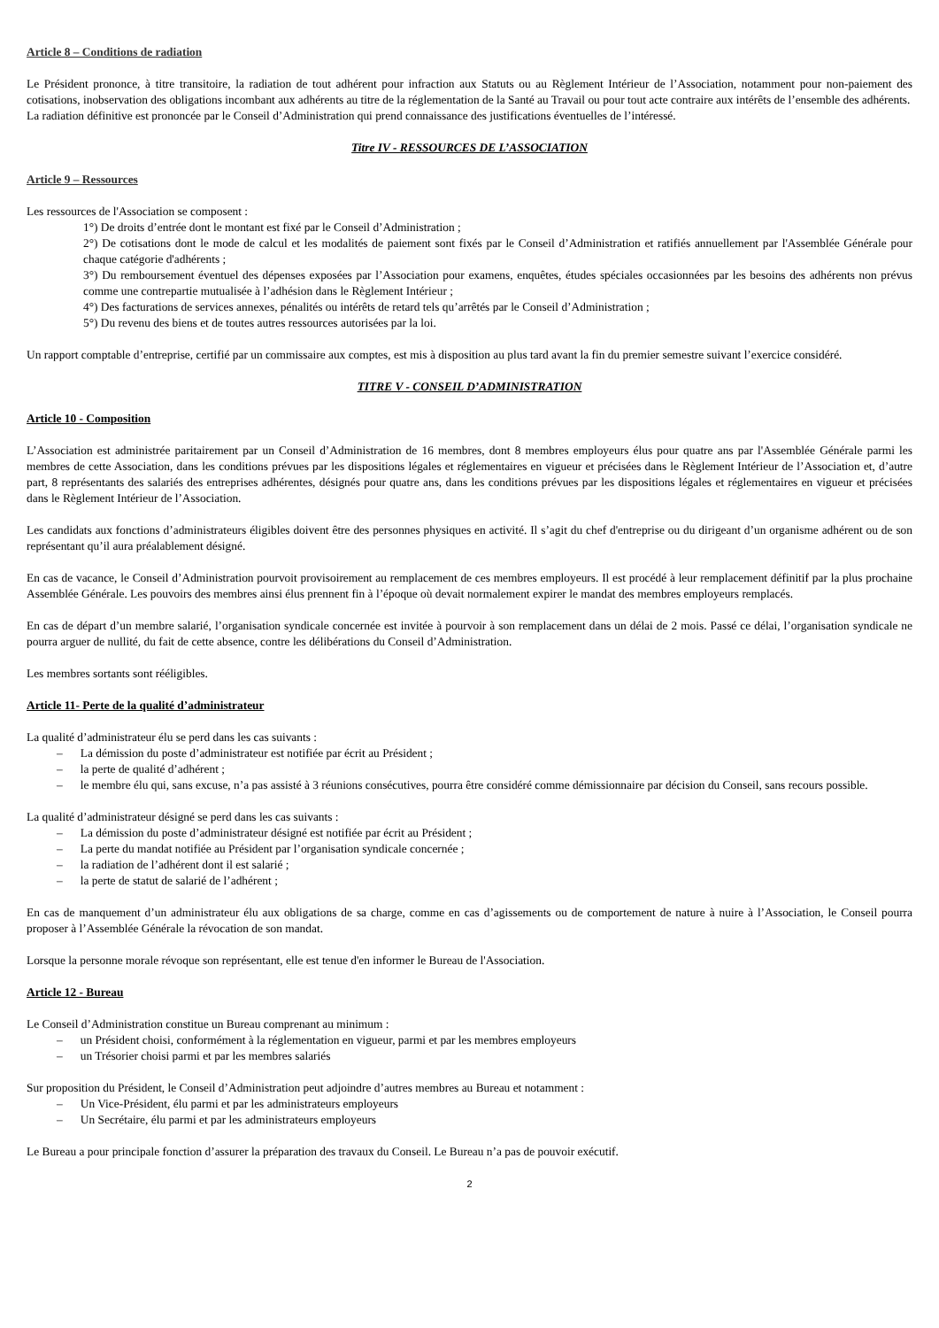Article 8 – Conditions de radiation
Le Président prononce, à titre transitoire, la radiation de tout adhérent pour infraction aux Statuts ou au Règlement Intérieur de l’Association, notamment pour non-paiement des cotisations, inobservation des obligations incombant aux adhérents au titre de la réglementation de la Santé au Travail ou pour tout acte contraire aux intérêts de l’ensemble des adhérents.
La radiation définitive est prononcée par le Conseil d’Administration qui prend connaissance des justifications éventuelles de l’intéressé.
Titre IV - RESSOURCES DE L’ASSOCIATION
Article 9 – Ressources
Les ressources de l'Association se composent :
1°) De droits d’entrée dont le montant est fixé par le Conseil d’Administration ;
2°) De cotisations dont le mode de calcul et les modalités de paiement sont fixés par le Conseil d’Administration et ratifiés annuellement par l'Assemblée Générale pour chaque catégorie d'adhérents ;
3°) Du remboursement éventuel des dépenses exposées par l’Association pour examens, enquêtes, études spéciales occasionnées par les besoins des adhérents non prévus comme une contrepartie mutualisée à l’adhésion dans le Règlement Intérieur ;
4°) Des facturations de services annexes, pénalités ou intérêts de retard tels qu’arrêtés par le Conseil d’Administration ;
5°) Du revenu des biens et de toutes autres ressources autorisées par la loi.
Un rapport comptable d’entreprise, certifié par un commissaire aux comptes, est mis à disposition au plus tard avant la fin du premier semestre suivant l’exercice considéré.
TITRE V - CONSEIL D’ADMINISTRATION
Article 10 - Composition
L’Association est administrée paritairement par un Conseil d’Administration de 16 membres, dont 8 membres employeurs élus pour quatre ans par l'Assemblée Générale parmi les membres de cette Association, dans les conditions prévues par les dispositions légales et réglementaires en vigueur et précisées dans le Règlement Intérieur de l’Association et, d’autre part, 8 représentants des salariés des entreprises adhérentes, désignés pour quatre ans, dans les conditions prévues par les dispositions légales et réglementaires en vigueur et précisées dans le Règlement Intérieur de l’Association.
Les candidats aux fonctions d’administrateurs éligibles doivent être des personnes physiques en activité. Il s’agit du chef d'entreprise ou du dirigeant d’un organisme adhérent ou de son représentant qu’il aura préalablement désigné.
En cas de vacance, le Conseil d’Administration pourvoit provisoirement au remplacement de ces membres employeurs. Il est procédé à leur remplacement définitif par la plus prochaine Assemblée Générale. Les pouvoirs des membres ainsi élus prennent fin à l’époque où devait normalement expirer le mandat des membres employeurs remplacés.
En cas de départ d’un membre salarié, l’organisation syndicale concernée est invitée à pourvoir à son remplacement dans un délai de 2 mois. Passé ce délai, l’organisation syndicale ne pourra arguer de nullité, du fait de cette absence, contre les délibérations du Conseil d’Administration.
Les membres sortants sont rééligibles.
Article 11- Perte de la qualité d’administrateur
La qualité d’administrateur élu se perd dans les cas suivants :
– La démission du poste d’administrateur est notifiée par écrit au Président ;
– la perte de qualité d’adhérent ;
– le membre élu qui, sans excuse, n’a pas assisté à 3 réunions consécutives, pourra être considéré comme démissionnaire par décision du Conseil, sans recours possible.
La qualité d’administrateur désigné se perd dans les cas suivants :
– La démission du poste d’administrateur désigné est notifiée par écrit au Président ;
– La perte du mandat notifiée au Président par l’organisation syndicale concernée ;
– la radiation de l’adhérent dont il est salarié ;
– la perte de statut de salarié de l’adhérent ;
En cas de manquement d’un administrateur élu aux obligations de sa charge, comme en cas d’agissements ou de comportement de nature à nuire à l’Association, le Conseil pourra proposer à l’Assemblée Générale la révocation de son mandat.
Lorsque la personne morale révoque son représentant, elle est tenue d'en informer le Bureau de l'Association.
Article 12 - Bureau
Le Conseil d’Administration constitue un Bureau comprenant au minimum :
– un Président choisi, conformément à la réglementation en vigueur, parmi et par les membres employeurs
– un Trésorier choisi parmi et par les membres salariés
Sur proposition du Président, le Conseil d’Administration peut adjoindre d’autres membres au Bureau et notamment :
– Un Vice-Président, élu parmi et par les administrateurs employeurs
– Un Secrétaire, élu parmi et par les administrateurs employeurs
Le Bureau a pour principale fonction d’assurer la préparation des travaux du Conseil. Le Bureau n’a pas de pouvoir exécutif.
2